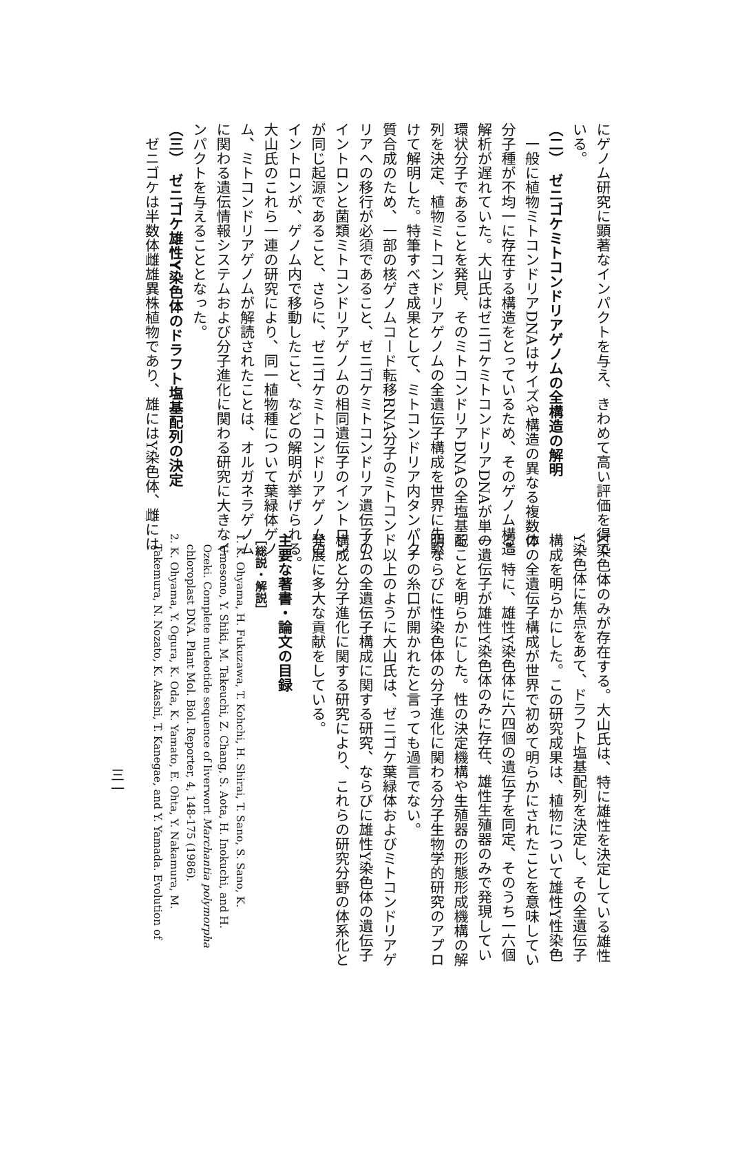にゲノム研究に顕著なインパクトを与え、きわめて高い評価を得て
いる。
（二）　ゼニゴケミトコンドリアゲノムの全構造の解明
　一般に植物ミトコンドリアDNAはサイズや構造の異なる複数の
分子種が不均一に存在する構造をとっているため、そのゲノム構造
解析が遅れていた。大山氏はゼニゴケミトコンドリアDNAが単一
環状分子であることを発見、そのミトコンドリアDNAの全塩基配
列を決定、植物ミトコンドリアゲノムの全遺伝子構成を世界に先駆
けて解明した。特筆すべき成果として、ミトコンドリア内タンパク
質合成のため、一部の核ゲノムコード転移RNA分子のミトコンド
リアへの移行が必須であること、ゼニゴケミトコンドリア遺伝子の
イントロンと菌類ミトコンドリアゲノムの相同遺伝子のイントロン
が同じ起源であること、さらに、ゼニゴケミトコンドリアゲノムの
イントロンが、ゲノム内で移動したこと、などの解明が挙げられる。
大山氏のこれら一連の研究により、同一植物種について葉緑体ゲノ
ム、ミトコンドリアゲノムが解読されたことは、オルガネラゲノム
に関わる遺伝情報システムおよび分子進化に関わる研究に大きなイ
ンパクトを与えることとなった。
（三）　ゼニゴケ雄性Y染色体のドラフト塩基配列の決定
　ゼニゴケは半数体雌雄異株植物であり、雄にはY染色体、雌には
X染色体のみが存在する。大山氏は、特に雄性を決定している雄性
Y染色体に焦点をあて、ドラフト塩基配列を決定し、その全遺伝子
構成を明らかにした。この研究成果は、植物について雄性Y性染色
体の全遺伝子構成が世界で初めて明らかにされたことを意味してい
る。特に、雄性Y染色体に六四個の遺伝子を同定、そのうち一六個
の遺伝子が雄性Y染色体のみに存在、雄性生殖器のみで発現してい
ることを明らかにした。性の決定機構や生殖器の形態形成機構の解
明ならびに性染色体の分子進化に関わる分子生物学的研究のアプロ
ーチの糸口が開かれたと言っても過言でない。
　以上のように大山氏は、ゼニゴケ葉緑体およびミトコンドリアゲ
ノムの全遺伝子構成に関する研究、ならびに雄性Y染色体の遺伝子
構成と分子進化に関する研究により、これらの研究分野の体系化と
発展に多大な貢献をしている。
主要な著書・論文の目録
［総説・解説］
1. K. Ohyama, H. Fukuzawa, T. Kohchi, H. Shirai, T. Sano, S. Sano, K.
　Umesono, Y. Shiki, M. Takeuchi, Z. Chang, S. Aota, H. Inokuchi, and H.
　Ozeki. Complete nucleotide sequence of liverwort Marchantia polymorpha
　chloroplast DNA. Plant Mol. Biol. Reporter, 4, 148-175 (1986).
2. K. Ohyama, Y. Ogura, K. Oda, K. Yamato, E. Ohta, Y. Nakamura, M.
　Takemura, N. Nozato, K. Akashi, T. Kanegae, and Y. Yamada. Evolution of
三一